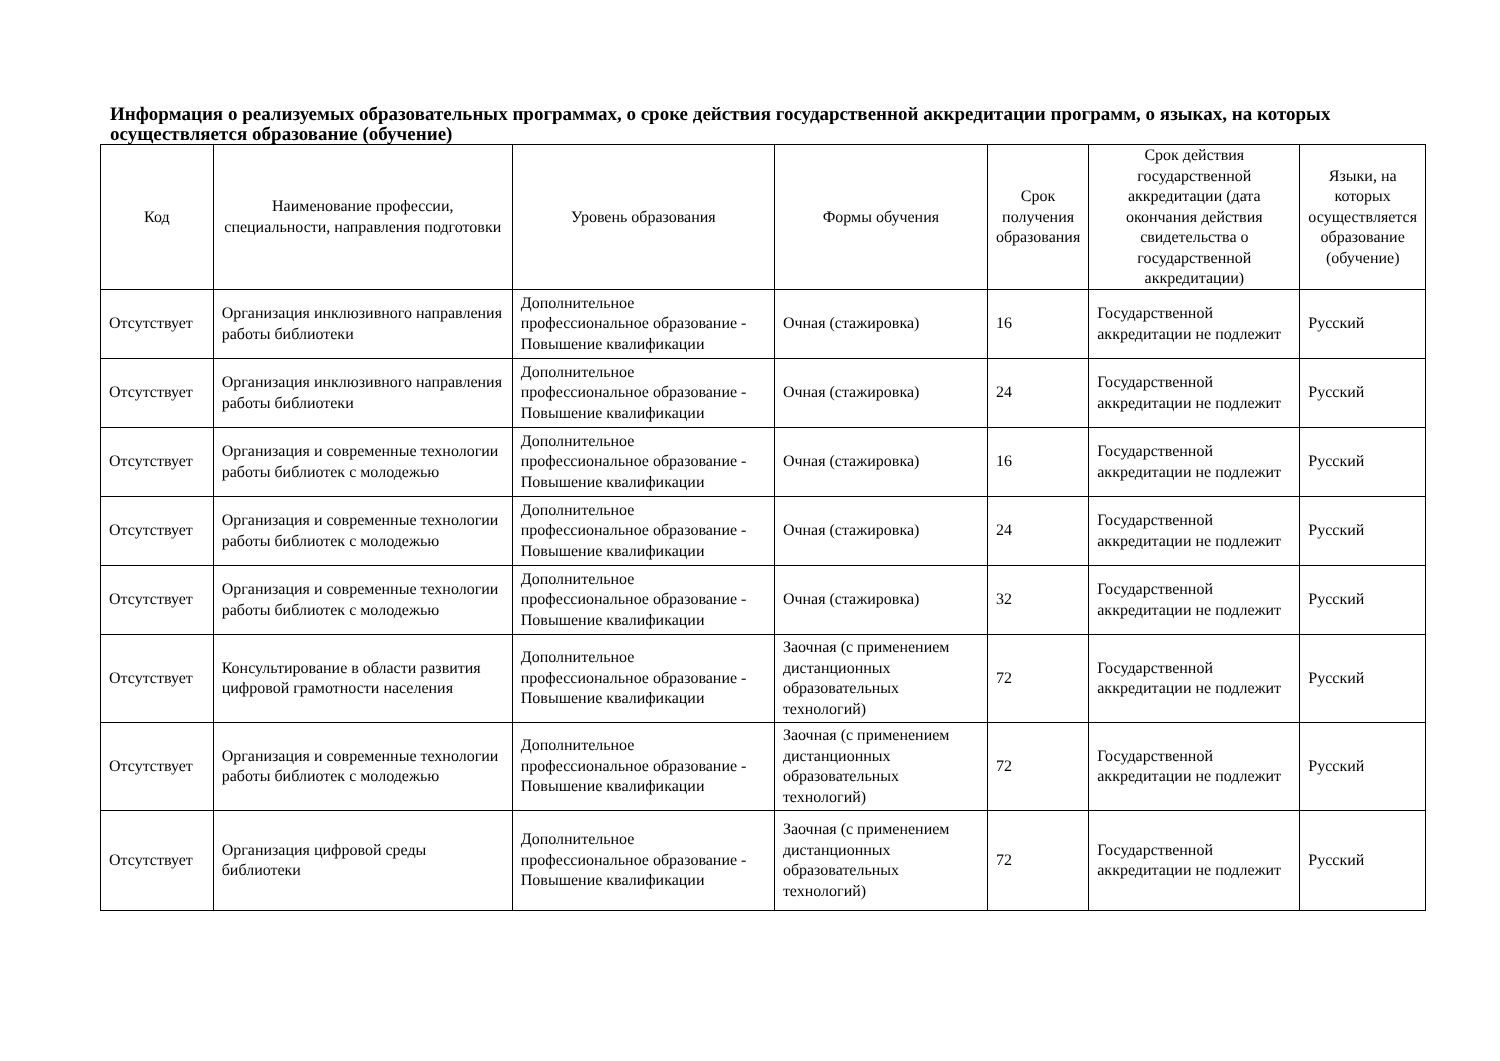Информация о реализуемых образовательных программах, о сроке действия государственной аккредитации программ, о языках, на которых осуществляется образование (обучение)
| Код | Наименование профессии, специальности, направления подготовки | Уровень образования | Формы обучения | Срок получения образования | Срок действия государственной аккредитации (дата окончания действия свидетельства о государственной аккредитации) | Языки, на которых осуществляется образование (обучение) |
| --- | --- | --- | --- | --- | --- | --- |
| Отсутствует | Организация инклюзивного направления работы библиотеки | Дополнительное профессиональное образование - Повышение квалификации | Очная (стажировка) | 16 | Государственной аккредитации не подлежит | Русский |
| Отсутствует | Организация инклюзивного направления работы библиотеки | Дополнительное профессиональное образование - Повышение квалификации | Очная (стажировка) | 24 | Государственной аккредитации не подлежит | Русский |
| Отсутствует | Организация и современные технологии работы библиотек с молодежью | Дополнительное профессиональное образование - Повышение квалификации | Очная (стажировка) | 16 | Государственной аккредитации не подлежит | Русский |
| Отсутствует | Организация и современные технологии работы библиотек с молодежью | Дополнительное профессиональное образование - Повышение квалификации | Очная (стажировка) | 24 | Государственной аккредитации не подлежит | Русский |
| Отсутствует | Организация и современные технологии работы библиотек с молодежью | Дополнительное профессиональное образование - Повышение квалификации | Очная (стажировка) | 32 | Государственной аккредитации не подлежит | Русский |
| Отсутствует | Консультирование в области развития цифровой грамотности населения | Дополнительное профессиональное образование - Повышение квалификации | Заочная (с применением дистанционных образовательных технологий) | 72 | Государственной аккредитации не подлежит | Русский |
| Отсутствует | Организация и современные технологии работы библиотек с молодежью | Дополнительное профессиональное образование - Повышение квалификации | Заочная (с применением дистанционных образовательных технологий) | 72 | Государственной аккредитации не подлежит | Русский |
| Отсутствует | Организация цифровой среды библиотеки | Дополнительное профессиональное образование - Повышение квалификации | Заочная (с применением дистанционных образовательных технологий) | 72 | Государственной аккредитации не подлежит | Русский |